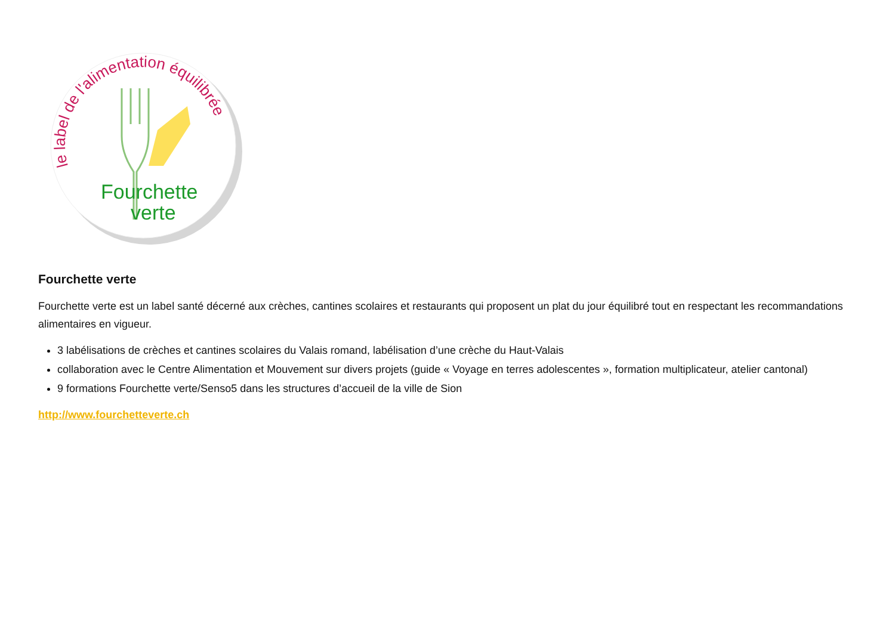le label de l'alimentation équilibrée
Fourchette
verte
Fourchette verte
Fourchette verte est un label santé décerné aux crèches, cantines scolaires et restaurants qui proposent un plat du jour équilibré tout en respectant les recommandations alimentaires en vigueur.
3 labélisations de crèches et cantines scolaires du Valais romand, labélisation d’une crèche du Haut-Valais
collaboration avec le Centre Alimentation et Mouvement sur divers projets (guide « Voyage en terres adolescentes », formation multiplicateur, atelier cantonal)
9 formations Fourchette verte/Senso5 dans les structures d’accueil de la ville de Sion
http://www.fourchetteverte.ch